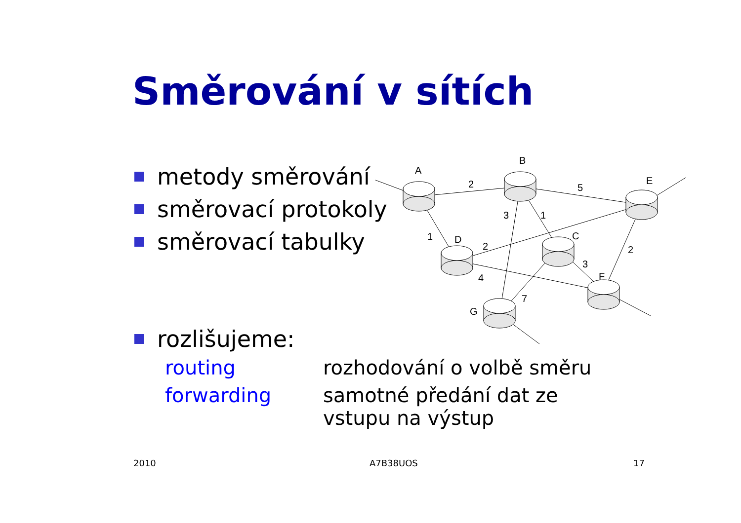Směrování v sítích
metody směrování
směrovací protokoly
směrovací tabulky
rozlišujeme:
routing rozhodování o volbě směru
forwarding samotné předání dat ze
vstupu na výstup
A
B
E
D
C
F
G
2
5
3
1
1
2
2
3
4
7
2010 A7B38UOS 17